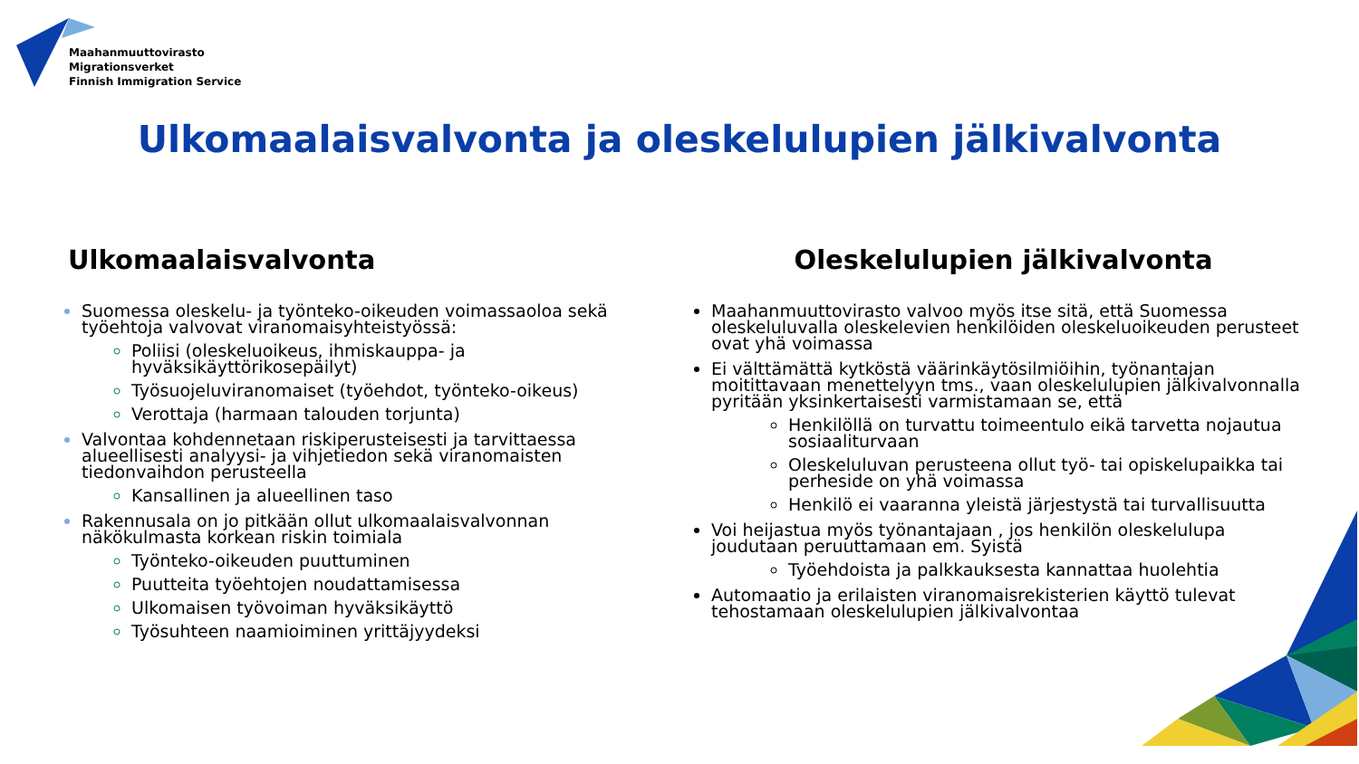Maahanmuuttovirasto
Migrationsverket
Finnish Immigration Service
Ulkomaalaisvalvonta ja oleskelulupien jälkivalvonta
Ulkomaalaisvalvonta
Suomessa oleskelu- ja työnteko-oikeuden voimassaoloa sekä työehtoja valvovat viranomaisyhteistyössä:
Poliisi (oleskeluoikeus, ihmiskauppa- ja hyväksikäyttörikosepäilyt)
Työsuojeluviranomaiset (työehdot, työnteko-oikeus)
Verottaja (harmaan talouden torjunta)
Valvontaa kohdennetaan riskiperusteisesti ja tarvittaessa alueellisesti analyysi- ja vihjetiedon sekä viranomaisten tiedonvaihdon perusteella
Kansallinen ja alueellinen taso
Rakennusala on jo pitkään ollut ulkomaalaisvalvonnan näkökulmasta korkean riskin toimiala
Työnteko-oikeuden puuttuminen
Puutteita työehtojen noudattamisessa
Ulkomaisen työvoiman hyväksikäyttö
Työsuhteen naamioiminen yrittäjyydeksi
Oleskelulupien jälkivalvonta
Maahanmuuttovirasto valvoo myös itse sitä, että Suomessa oleskeluluvalla oleskelevien henkilöiden oleskeluoikeuden perusteet ovat yhä voimassa
Ei välttämättä kytköstä väärinkäytösilmiöihin, työnantajan moitittavaan menettelyyn tms., vaan oleskelulupien jälkivalvonnalla pyritään yksinkertaisesti varmistamaan se, että
Henkilöllä on turvattu toimeentulo eikä tarvetta nojautua sosiaaliturvaan
Oleskeluluvan perusteena ollut työ- tai opiskelupaikka tai perheside on yhä voimassa
Henkilö ei vaaranna yleistä järjestystä tai turvallisuutta
Voi heijastua myös työnantajaan , jos henkilön oleskelulupa joudutaan peruuttamaan em. Syistä
Työehdoista ja palkkauksesta kannattaa huolehtia
Automaatio ja erilaisten viranomaisrekisterien käyttö tulevat tehostamaan oleskelulupien jälkivalvontaa